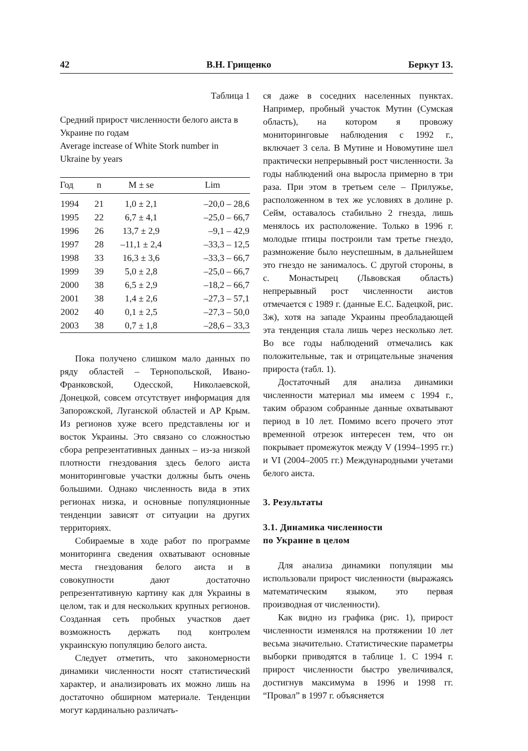42 В.Н. Грищенко Беркут 13.
Таблица 1
Средний прирост численности белого аиста в Украине по годам
Average increase of White Stork number in Ukraine by years
| Год | n | M ± se | Lim |
| --- | --- | --- | --- |
| 1994 | 21 | 1,0 ± 2,1 | –20,0 – 28,6 |
| 1995 | 22 | 6,7 ± 4,1 | –25,0 – 66,7 |
| 1996 | 26 | 13,7 ± 2,9 | –9,1 – 42,9 |
| 1997 | 28 | –11,1 ± 2,4 | –33,3 – 12,5 |
| 1998 | 33 | 16,3 ± 3,6 | –33,3 – 66,7 |
| 1999 | 39 | 5,0 ± 2,8 | –25,0 – 66,7 |
| 2000 | 38 | 6,5 ± 2,9 | –18,2 – 66,7 |
| 2001 | 38 | 1,4 ± 2,6 | –27,3 – 57,1 |
| 2002 | 40 | 0,1 ± 2,5 | –27,3 – 50,0 |
| 2003 | 38 | 0,7 ± 1,8 | –28,6 – 33,3 |
Пока получено слишком мало данных по ряду областей – Тернопольской, Ивано-Франковской, Одесской, Николаевской, Донецкой, совсем отсутствует информация для Запорожской, Луганской областей и АР Крым. Из регионов хуже всего представлены юг и восток Украины. Это связано со сложностью сбора репрезентативных данных – из-за низкой плотности гнездования здесь белого аиста мониторинговые участки должны быть очень большими. Однако численность вида в этих регионах низка, и основные популяционные тенденции зависят от ситуации на других территориях.
Собираемые в ходе работ по программе мониторинга сведения охватывают основные места гнездования белого аиста и в совокупности дают достаточно репрезентативную картину как для Украины в целом, так и для нескольких крупных регионов. Созданная сеть пробных участков дает возможность держать под контролем украинскую популяцию белого аиста.
Следует отметить, что закономерности динамики численности носят статистический характер, и анализировать их можно лишь на достаточно обширном материале. Тенденции могут кардинально различать-
ся даже в соседних населенных пунктах. Например, пробный участок Мутин (Сумская область), на котором я провожу мониторинговые наблюдения с 1992 г., включает 3 села. В Мутине и Новомутине шел практически непрерывный рост численности. За годы наблюдений она выросла примерно в три раза. При этом в третьем селе – Прилужье, расположенном в тех же условиях в долине р. Сейм, оставалось стабильно 2 гнезда, лишь менялось их расположение. Только в 1996 г. молодые птицы построили там третье гнездо, размножение было неуспешным, в дальнейшем это гнездо не занималось. С другой стороны, в с. Монастырец (Львовская область) непрерывный рост численности аистов отмечается с 1989 г. (данные Е.С. Бадецкой, рис. 3ж), хотя на западе Украины преобладающей эта тенденция стала лишь через несколько лет. Во все годы наблюдений отмечались как положительные, так и отрицательные значения прироста (табл. 1).
Достаточный для анализа динамики численности материал мы имеем с 1994 г., таким образом собранные данные охватывают период в 10 лет. Помимо всего прочего этот временной отрезок интересен тем, что он покрывает промежуток между V (1994–1995 гг.) и VI (2004–2005 гг.) Международными учетами белого аиста.
3. Результаты
3.1. Динамика численности
по Украине в целом
Для анализа динамики популяции мы использовали прирост численности (выражаясь математическим языком, это первая производная от численности).
Как видно из графика (рис. 1), прирост численности изменялся на протяжении 10 лет весьма значительно. Статистические параметры выборки приводятся в таблице 1. С 1994 г. прирост численности быстро увеличивался, достигнув максимума в 1996 и 1998 гг. “Провал” в 1997 г. объясняется